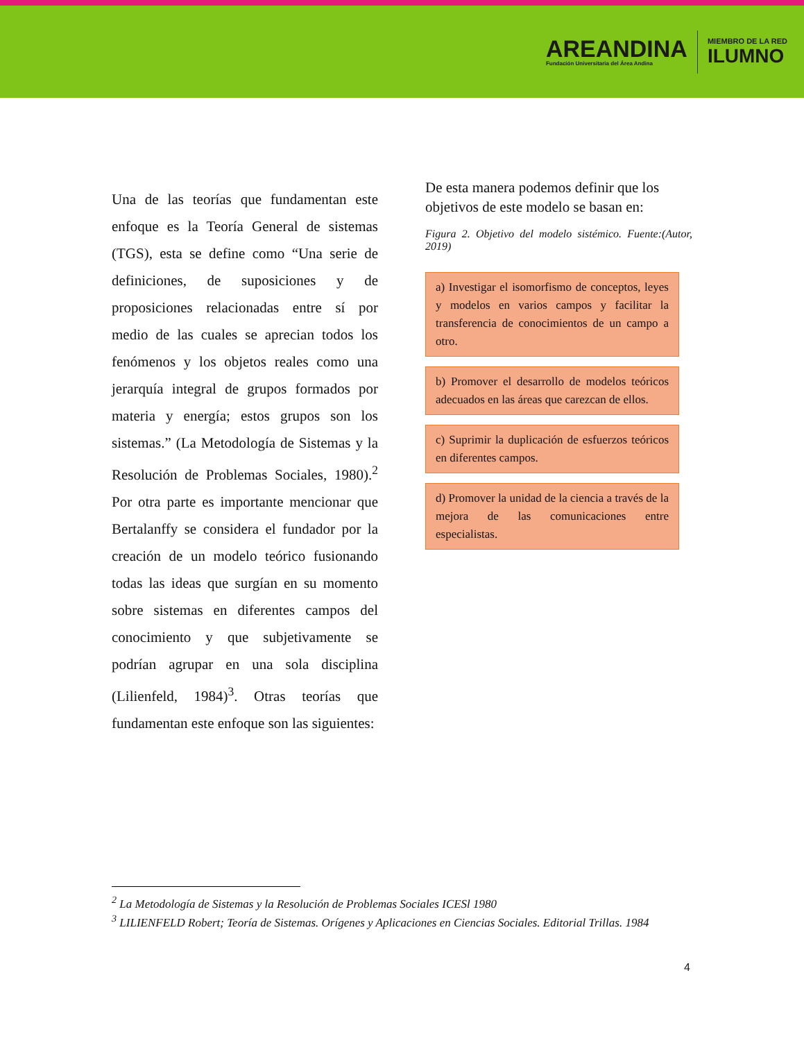AREANDINA
Fundación Universitaria del Área Andina
MIEMBRO DE LA RED
ILUMNO
Una de las teorías que fundamentan este enfoque es la Teoría General de sistemas (TGS), esta se define como “Una serie de definiciones, de suposiciones y de proposiciones relacionadas entre sí por medio de las cuales se aprecian todos los fenómenos y los objetos reales como una jerarquía integral de grupos formados por materia y energía; estos grupos son los sistemas.” (La Metodología de Sistemas y la Resolución de Problemas Sociales, 1980).<sup>2</sup> Por otra parte es importante mencionar que Bertalanffy se considera el fundador por la creación de un modelo teórico fusionando todas las ideas que surgían en su momento sobre sistemas en diferentes campos del conocimiento y que subjetivamente se podrían agrupar en una sola disciplina (Lilienfeld, 1984)<sup>3</sup>. Otras teorías que fundamentan este enfoque son las siguientes:
De esta manera podemos definir que los objetivos de este modelo se basan en:
Figura 2. Objetivo del modelo sistémico. Fuente:(Autor, 2019)
a) Investigar el isomorfismo de conceptos, leyes y modelos en varios campos y facilitar la transferencia de conocimientos de un campo a otro.
b) Promover el desarrollo de modelos teóricos adecuados en las áreas que carezcan de ellos.
c) Suprimir la duplicación de esfuerzos teóricos en diferentes campos.
d) Promover la unidad de la ciencia a través de la mejora de las comunicaciones entre especialistas.
<sup>2</sup> La Metodología de Sistemas y la Resolución de Problemas Sociales ICESl 1980
<sup>3</sup> LILIENFELD Robert; Teoría de Sistemas. Orígenes y Aplicaciones en Ciencias Sociales. Editorial Trillas. 1984
4